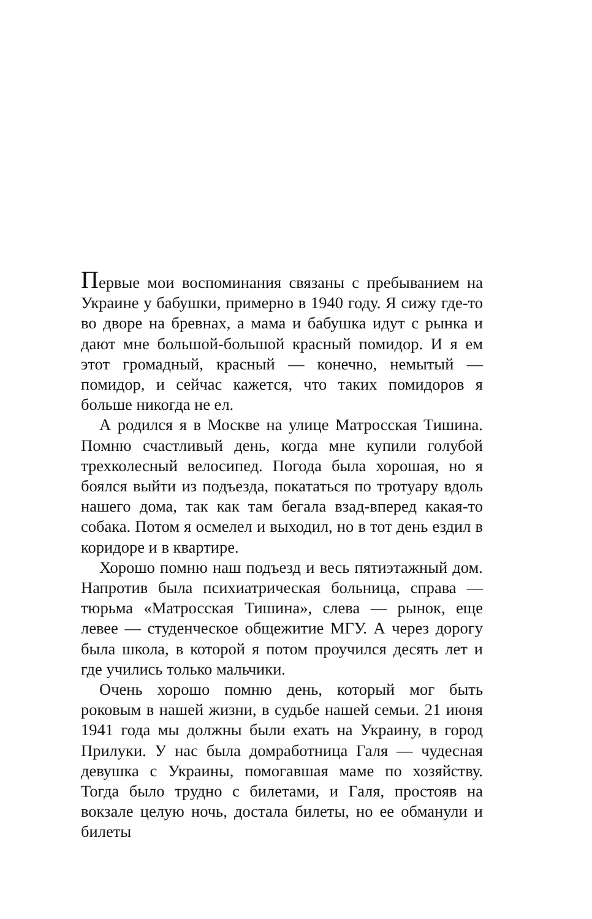Первые мои воспоминания связаны с пребыванием на Украине у бабушки, примерно в 1940 году. Я сижу где-то во дворе на бревнах, а мама и бабушка идут с рынка и дают мне большой-большой красный помидор. И я ем этот громадный, красный — конечно, немытый — помидор, и сейчас кажется, что таких помидоров я больше никогда не ел.
А родился я в Москве на улице Матросская Тишина. Помню счастливый день, когда мне купили голубой трехколесный велосипед. Погода была хорошая, но я боялся выйти из подъезда, покататься по тротуару вдоль нашего дома, так как там бегала взад-вперед какая-то собака. Потом я осмелел и выходил, но в тот день ездил в коридоре и в квартире.
Хорошо помню наш подъезд и весь пятиэтажный дом. Напротив была психиатрическая больница, справа — тюрьма «Матросская Тишина», слева — рынок, еще левее — студенческое общежитие МГУ. А через дорогу была школа, в которой я потом проучился десять лет и где учились только мальчики.
Очень хорошо помню день, который мог быть роковым в нашей жизни, в судьбе нашей семьи. 21 июня 1941 года мы должны были ехать на Украину, в город Прилуки. У нас была домработница Галя — чудесная девушка с Украины, помогавшая маме по хозяйству. Тогда было трудно с билетами, и Галя, простояв на вокзале целую ночь, достала билеты, но ее обманули и билеты